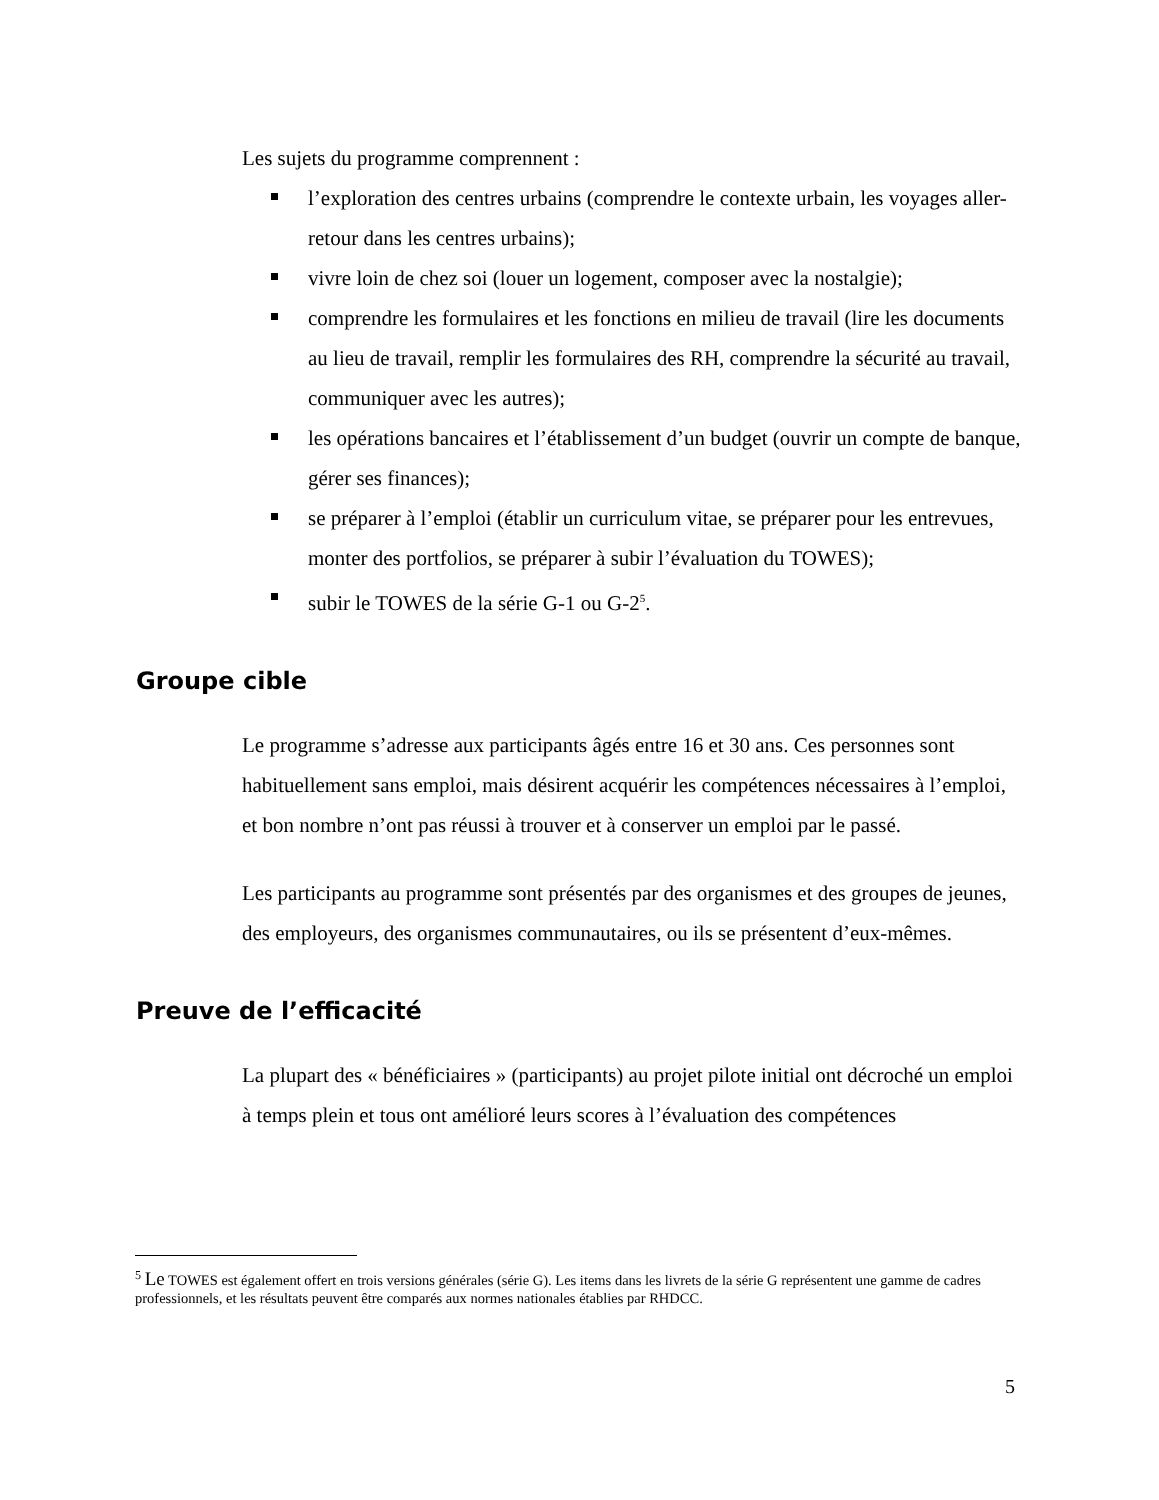Les sujets du programme comprennent :
l’exploration des centres urbains (comprendre le contexte urbain, les voyages aller-retour dans les centres urbains);
vivre loin de chez soi (louer un logement, composer avec la nostalgie);
comprendre les formulaires et les fonctions en milieu de travail (lire les documents au lieu de travail, remplir les formulaires des RH, comprendre la sécurité au travail, communiquer avec les autres);
les opérations bancaires et l’établissement d’un budget (ouvrir un compte de banque, gérer ses finances);
se préparer à l’emploi (établir un curriculum vitae, se préparer pour les entrevues, monter des portfolios, se préparer à subir l’évaluation du TOWES);
subir le TOWES de la série G-1 ou G-2<sup>5</sup>.
Groupe cible
Le programme s’adresse aux participants âgés entre 16 et 30 ans. Ces personnes sont habituellement sans emploi, mais désirent acquérir les compétences nécessaires à l’emploi, et bon nombre n’ont pas réussi à trouver et à conserver un emploi par le passé.
Les participants au programme sont présentés par des organismes et des groupes de jeunes, des employeurs, des organismes communautaires, ou ils se présentent d’eux-mêmes.
Preuve de l’efficacité
La plupart des « bénéficiaires » (participants) au projet pilote initial ont décroché un emploi à temps plein et tous ont amélioré leurs scores à l’évaluation des compétences
<sup>5</sup> Le TOWES est également offert en trois versions générales (série G). Les items dans les livrets de la série G représentent une gamme de cadres professionnels, et les résultats peuvent être comparés aux normes nationales établies par RHDCC.
5